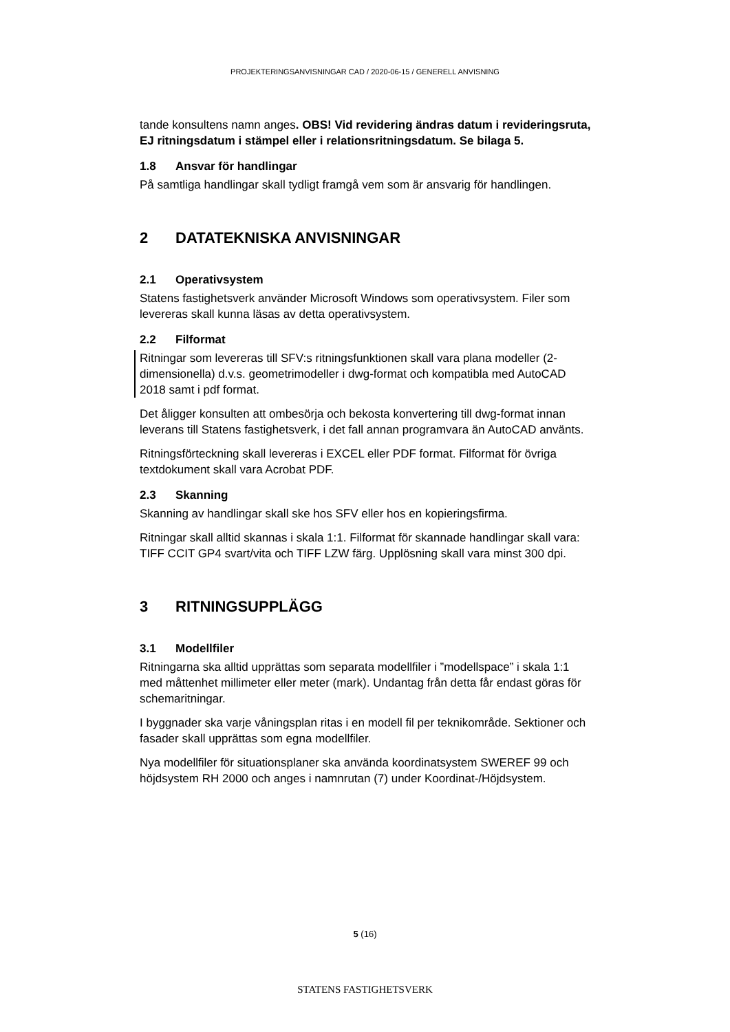PROJEKTERINGSANVISNINGAR CAD / 2020-06-15 / GENERELL ANVISNING
tande konsultens namn anges. OBS! Vid revidering ändras datum i revideringsruta, EJ ritningsdatum i stämpel eller i relationsritningsdatum. Se bilaga 5.
1.8 Ansvar för handlingar
På samtliga handlingar skall tydligt framgå vem som är ansvarig för handlingen.
2 DATATEKNISKA ANVISNINGAR
2.1 Operativsystem
Statens fastighetsverk använder Microsoft Windows som operativsystem. Filer som levereras skall kunna läsas av detta operativsystem.
2.2 Filformat
Ritningar som levereras till SFV:s ritningsfunktionen skall vara plana modeller (2-dimensionella) d.v.s. geometrimodeller i dwg-format och kompatibla med AutoCAD 2018 samt i pdf format.
Det åligger konsulten att ombesörja och bekosta konvertering till dwg-format innan leverans till Statens fastighetsverk, i det fall annan programvara än AutoCAD använts.
Ritningsförteckning skall levereras i EXCEL eller PDF format. Filformat för övriga textdokument skall vara Acrobat PDF.
2.3 Skanning
Skanning av handlingar skall ske hos SFV eller hos en kopieringsfirma.
Ritningar skall alltid skannas i skala 1:1. Filformat för skannade handlingar skall vara: TIFF CCIT GP4 svart/vita och TIFF LZW färg. Upplösning skall vara minst 300 dpi.
3 RITNINGSUPPLÄGG
3.1 Modellfiler
Ritningarna ska alltid upprättas som separata modellfiler i ”modellspace” i skala 1:1 med måttenhet millimeter eller meter (mark). Undantag från detta får endast göras för schemaritningar.
I byggnader ska varje våningsplan ritas i en modell fil per teknikområde. Sektioner och fasader skall upprättas som egna modellfiler.
Nya modellfiler för situationsplaner ska använda koordinatsystem SWEREF 99 och höjdsystem RH 2000 och anges i namnrutan (7) under Koordinat-/Höjdsystem.
5 (16)
STATENS FASTIGHETSVERK